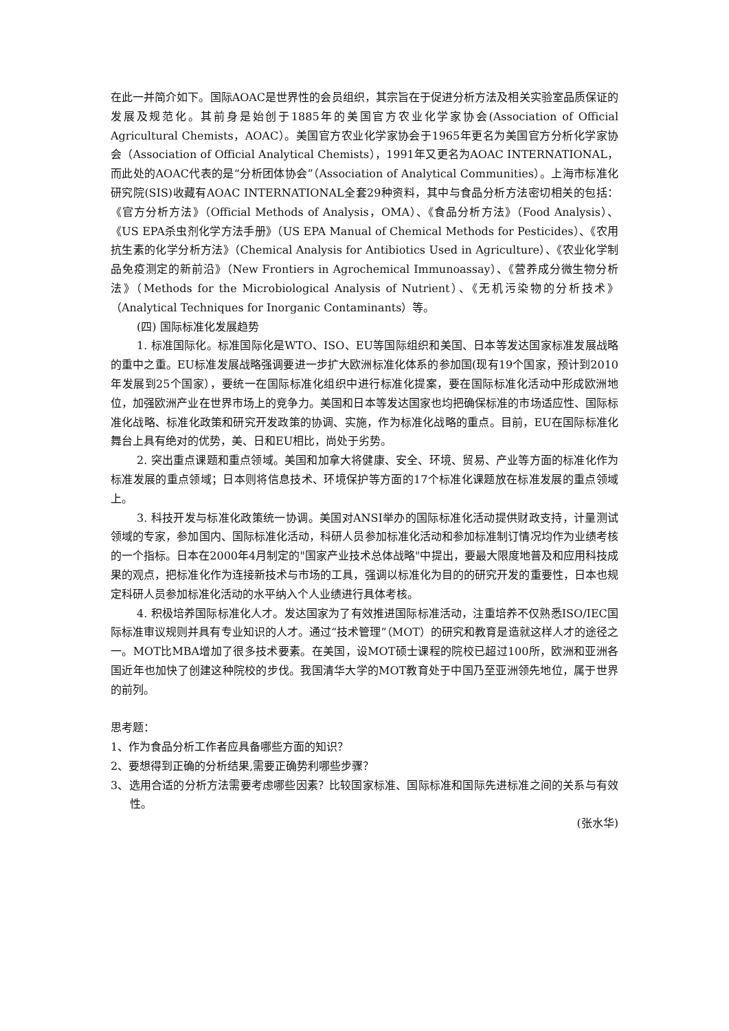在此一并简介如下。国际AOAC是世界性的会员组织，其宗旨在于促进分析方法及相关实验室品质保证的发展及规范化。其前身是始创于1885年的美国官方农业化学家协会(Association of Official Agricultural Chemists，AOAC）。美国官方农业化学家协会于1965年更名为美国官方分析化学家协会（Association of Official Analytical Chemists），1991年又更名为AOAC INTERNATIONAL，而此处的AOAC代表的是“分析团体协会”（Association of Analytical Communities）。上海市标准化研究院(SIS)收藏有AOAC INTERNATIONAL全套29种资料，其中与食品分析方法密切相关的包括：《官方分析方法》（Official Methods of Analysis，OMA）、《食品分析方法》（Food Analysis）、《US EPA杀虫剂化学方法手册》（US EPA Manual of Chemical Methods for Pesticides）、《农用抗生素的化学分析方法》（Chemical Analysis for Antibiotics Used in Agriculture）、《农业化学制品免疫测定的新前沿》（New Frontiers in Agrochemical Immunoassay）、《营养成分微生物分析法》（Methods for the Microbiological Analysis of Nutrient）、《无机污染物的分析技术》（Analytical Techniques for Inorganic Contaminants）等。
(四) 国际标准化发展趋势
1. 标准国际化。标准国际化是WTO、ISO、EU等国际组织和美国、日本等发达国家标准发展战略的重中之重。EU标准发展战略强调要进一步扩大欧洲标准化体系的参加国(现有19个国家，预计到2010年发展到25个国家），要统一在国际标准化组织中进行标准化提案，要在国际标准化活动中形成欧洲地位，加强欧洲产业在世界市场上的竞争力。美国和日本等发达国家也均把确保标准的市场适应性、国际标准化战略、标准化政策和研究开发政策的协调、实施，作为标准化战略的重点。目前，EU在国际标准化舞台上具有绝对的优势，美、日和EU相比，尚处于劣势。
2. 突出重点课题和重点领域。美国和加拿大将健康、安全、环境、贸易、产业等方面的标准化作为标准发展的重点领域；日本则将信息技术、环境保护等方面的17个标准化课题放在标准发展的重点领域上。
3. 科技开发与标准化政策统一协调。美国对ANSI举办的国际标准化活动提供财政支持，计量测试领域的专家，参加国内、国际标准化活动，科研人员参加标准化活动和参加标准制订情况均作为业绩考核的一个指标。日本在2000年4月制定的"国家产业技术总体战略"中提出，要最大限度地普及和应用科技成果的观点，把标准化作为连接新技术与市场的工具，强调以标准化为目的的研究开发的重要性，日本也规定科研人员参加标准化活动的水平纳入个人业绩进行具体考核。
4. 积极培养国际标准化人才。发达国家为了有效推进国际标准活动，注重培养不仅熟悉ISO/IEC国际标准审议规则并具有专业知识的人才。通过“技术管理”（MOT）的研究和教育是造就这样人才的途径之一。MOT比MBA增加了很多技术要素。在美国，设MOT硕士课程的院校已超过100所，欧洲和亚洲各国近年也加快了创建这种院校的步伐。我国清华大学的MOT教育处于中国乃至亚洲领先地位，属于世界的前列。
思考题：
1、作为食品分析工作者应具备哪些方面的知识？
2、要想得到正确的分析结果,需要正确势利哪些步骤？
3、选用合适的分析方法需要考虑哪些因素？比较国家标准、国际标准和国际先进标准之间的关系与有效性。
(张水华)